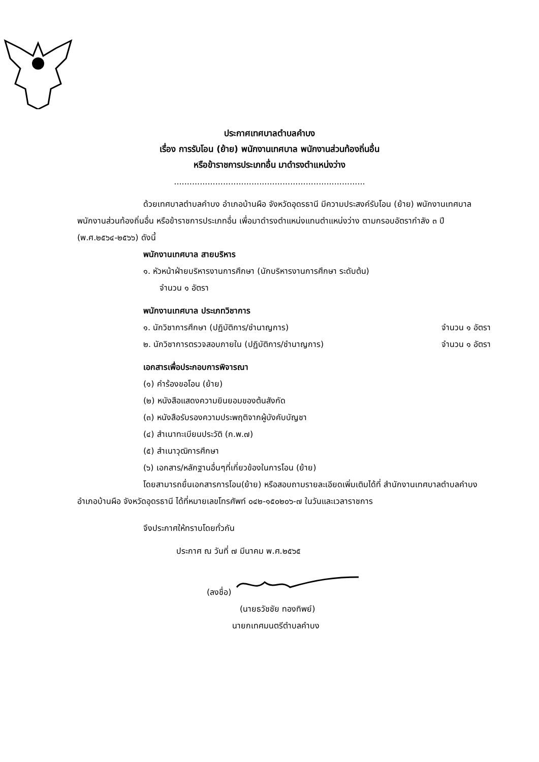ประกาศเทศบาลตำบลคำบง
เรื่อง การรับโอน (ย้าย) พนักงานเทศบาล พนักงานส่วนท้องถิ่นอื่น
หรือข้าราชการประเภทอื่น มาดำรงตำแหน่งว่าง
..........................................................................
ด้วยเทศบาลตำบลคำบง อำเภอบ้านผือ จังหวัดอุดรธานี มีความประสงค์รับโอน (ย้าย) พนักงานเทศบาล พนักงานส่วนท้องถิ่นอื่น หรือข้าราชการประเภทอื่น เพื่อมาดำรงตำแหน่งแทนตำแหน่งว่าง ตามกรอบอัตรากำลัง ๓ ปี (พ.ศ.๒๕๖๔-๒๕๖๖) ดังนี้
พนักงานเทศบาล สายบริหาร
๑. หัวหน้าฝ่ายบริหารงานการศึกษา (นักบริหารงานการศึกษา ระดับต้น)
จำนวน ๑ อัตรา
พนักงานเทศบาล ประเภทวิชาการ
๑. นักวิชาการศึกษา (ปฏิบัติการ/ชำนาญการ) จำนวน ๑ อัตรา
๒. นักวิชาการตรวจสอบภายใน (ปฏิบัติการ/ชำนาญการ) จำนวน ๑ อัตรา
เอกสารเพื่อประกอบการพิจารณา
(๑) คำร้องขอโอน (ย้าย)
(๒) หนังสือแสดงความยินยอมของต้นสังกัด
(๓) หนังสือรับรองความประพฤติจากผู้บังคับบัญชา
(๔) สำเนาทะเบียนประวัติ (ก.พ.๗)
(๕) สำเนาวุฒิการศึกษา
(๖) เอกสาร/หลักฐานอื่นๆที่เกี่ยวข้องในการโอน (ย้าย)
โดยสามารถยื่นเอกสารการโอน(ย้าย) หรือสอบถามรายละเอียดเพิ่มเติมได้ที่ สำนักงานเทศบาลตำบลคำบง อำเภอบ้านผือ จังหวัดอุดรธานี ได้ที่หมายเลขโทรศัพท์ ๐๔๒-๑๕๐๒๐๖-๗ ในวันและเวลาราชการ
จึงประกาศให้ทราบโดยทั่วกัน
ประกาศ ณ วันที่ ๗ มีนาคม พ.ศ.๒๕๖๕
(ลงชื่อ)
(นายธวัชชัย ทองทิพย์)
นายกเทศมนตรีตำบลคำบง